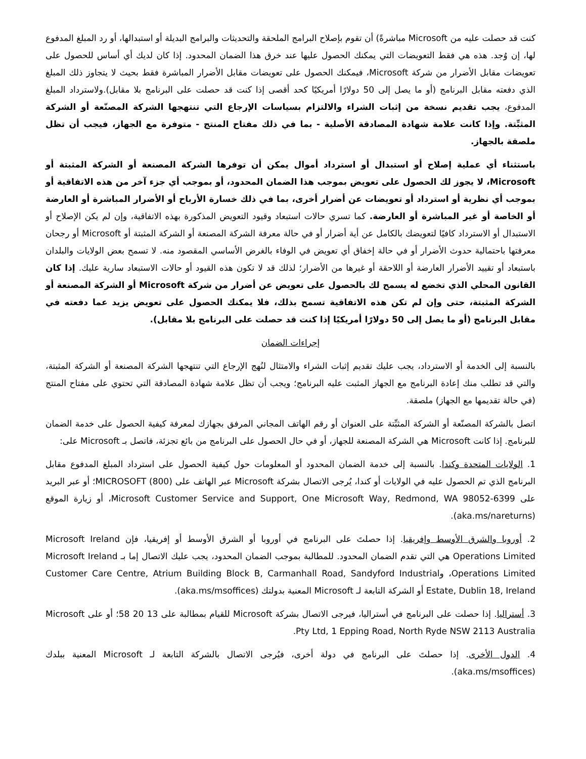كنت قد حصلت عليه من Microsoft مباشرةً) أن تقوم بإصلاح البرامج الملحقة والتحديثات والبرامج البديلة أو استبدالها، أو رد المبلغ المدفوع لها، إن وُجد. هذه هي فقط التعويضات التي يمكنك الحصول عليها عند خرق هذا الضمان المحدود. إذا كان لديك أي أساس للحصول على تعويضات مقابل الأضرار من شركة Microsoft، فيمكنك الحصول على تعويضات مقابل الأضرار المباشرة فقط بحيث لا يتجاوز ذلك المبلغ الذي دفعته مقابل البرنامج (أو ما يصل إلى 50 دولارًا أمريكيًا كحد أقصى إذا كنت قد حصلت على البرنامج بلا مقابل).ولاسترداد المبلغ المدفوع، يجب تقديم نسخة من إثبات الشراء والالتزام بسياسات الإرجاع التي تنتهجها الشركة المصنّعة أو الشركة المثبِّتة. وإذا كانت علامة شهادة المصادقة الأصلية - بما في ذلك مفتاح المنتج - متوفرة مع الجهاز، فيجب أن تظل ملصقة بالجهاز.
باستثناء أي عملية إصلاح أو استبدال أو استرداد أموال يمكن أن توفرها الشركة المصنعة أو الشركة المثبتة أو Microsoft، لا يجوز لك الحصول على تعويض بموجب هذا الضمان المحدود، أو بموجب أي جزء آخر من هذه الاتفاقية أو بموجب أي نظرية أو استرداد أو تعويضات عن أضرار أخرى، بما في ذلك خسارة الأرباح أو الأضرار المباشرة أو العارضة أو الخاصة أو غير المباشرة أو العارضة. كما تسري حالات استبعاد وقيود التعويض المذكورة بهذه الاتفاقية، وإن لم يكن الإصلاح أو الاستبدال أو الاسترداد كافيًا لتعويضك بالكامل عن أية أضرار أو في حالة معرفة الشركة المصنعة أو الشركة المثبتة أو Microsoft أو رجحان معرفتها باحتمالية حدوث الأضرار أو في حالة إخفاق أي تعويض في الوفاء بالغرض الأساسي المقصود منه. لا تسمح بعض الولايات والبلدان باستبعاد أو تقييد الأضرار العارضة أو اللاحقة أو غيرها من الأضرار؛ لذلك قد لا تكون هذه القيود أو حالات الاستبعاد سارية عليك. إذا كان القانون المحلي الذي تخضع له يسمح لك بالحصول على تعويض عن أضرار من شركة Microsoft أو الشركة المصنعة أو الشركة المثبتة، حتى وإن لم تكن هذه الاتفاقية تسمح بذلك، فلا يمكنك الحصول على تعويض يزيد عما دفعته في مقابل البرنامج (أو ما يصل إلى 50 دولارًا أمريكيًا إذا كنت قد حصلت على البرنامج بلا مقابل).
إجراءات الضمان
بالنسبة إلى الخدمة أو الاسترداد، يجب عليك تقديم إثبات الشراء والامتثال لنُهج الإرجاع التي تنتهجها الشركة المصنعة أو الشركة المثبتة، والتي قد تطلب منك إعادة البرنامج مع الجهاز المثبت عليه البرنامج؛ ويجب أن تظل علامة شهادة المصادقة التي تحتوي على مفتاح المنتج (في حالة تقديمها مع الجهاز) ملصقة.
اتصل بالشركة المصنّعة أو الشركة المثبِّتة على العنوان أو رقم الهاتف المجاني المرفق بجهازك لمعرفة كيفية الحصول على خدمة الضمان للبرنامج. إذا كانت Microsoft هي الشركة المصنعة للجهاز، أو في حال الحصول على البرنامج من بائع تجزئة، فاتصل بـ Microsoft على:
1. الولايات المتحدة وكندا. بالنسبة إلى خدمة الضمان المحدود أو المعلومات حول كيفية الحصول على استرداد المبلغ المدفوع مقابل البرنامج الذي تم الحصول عليه في الولايات أو كندا، يُرجى الاتصال بشركة Microsoft عبر الهاتف على (800) MICROSOFT؛ أو عبر البريد على Microsoft Customer Service and Support, One Microsoft Way, Redmond, WA 98052-6399، أو زيارة الموقع (aka.ms/nareturns).
2. أوروبا والشرق الأوسط وإفريقيا. إذا حصلتَ على البرنامج في أوروبا أو الشرق الأوسط أو إفريقيا، فإن Microsoft Ireland Operations Limited هي التي تقدم الضمان المحدود. للمطالبة بموجب الضمان المحدود، يجب عليك الاتصال إما بـ Microsoft Ireland Operations Limited، وCustomer Care Centre, Atrium Building Block B, Carmanhall Road, Sandyford Industrial Estate, Dublin 18, Ireland أو الشركة التابعة لـ Microsoft المعنية بدولتك (aka.ms/msoffices).
3. أستراليا. إذا حصلت على البرنامج في أستراليا، فيرجى الاتصال بشركة Microsoft للقيام بمطالبة على 13 20 58؛ أو على Microsoft Pty Ltd, 1 Epping Road, North Ryde NSW 2113 Australia.
4. الدول الأخرى. إذا حصلتَ على البرنامج في دولة أخرى، فيُرجى الاتصال بالشركة التابعة لـ Microsoft المعنية ببلدك (aka.ms/msoffices).